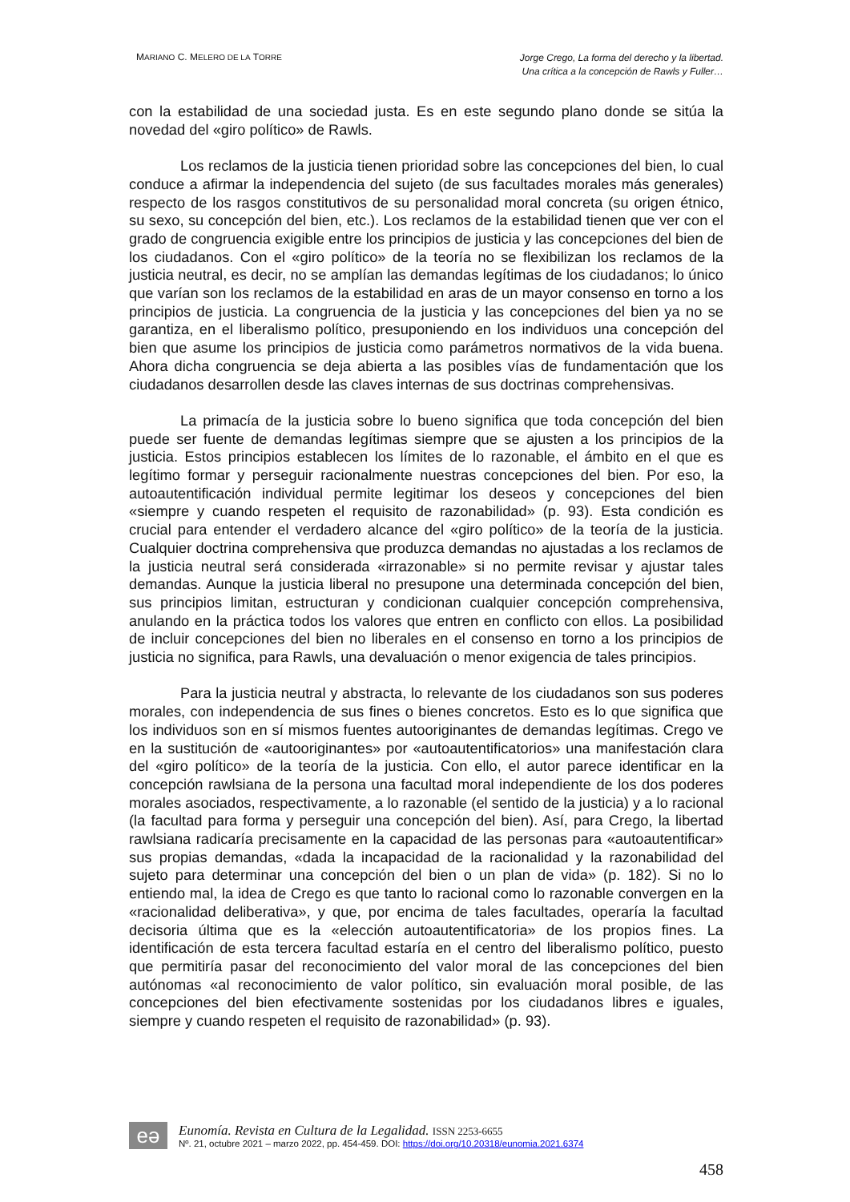MARIANO C. MELERO DE LA TORRE
Jorge Crego, La forma del derecho y la libertad.
Una crítica a la concepción de Rawls y Fuller…
con la estabilidad de una sociedad justa. Es en este segundo plano donde se sitúa la novedad del «giro político» de Rawls.
Los reclamos de la justicia tienen prioridad sobre las concepciones del bien, lo cual conduce a afirmar la independencia del sujeto (de sus facultades morales más generales) respecto de los rasgos constitutivos de su personalidad moral concreta (su origen étnico, su sexo, su concepción del bien, etc.). Los reclamos de la estabilidad tienen que ver con el grado de congruencia exigible entre los principios de justicia y las concepciones del bien de los ciudadanos. Con el «giro político» de la teoría no se flexibilizan los reclamos de la justicia neutral, es decir, no se amplían las demandas legítimas de los ciudadanos; lo único que varían son los reclamos de la estabilidad en aras de un mayor consenso en torno a los principios de justicia. La congruencia de la justicia y las concepciones del bien ya no se garantiza, en el liberalismo político, presuponiendo en los individuos una concepción del bien que asume los principios de justicia como parámetros normativos de la vida buena. Ahora dicha congruencia se deja abierta a las posibles vías de fundamentación que los ciudadanos desarrollen desde las claves internas de sus doctrinas comprehensivas.
La primacía de la justicia sobre lo bueno significa que toda concepción del bien puede ser fuente de demandas legítimas siempre que se ajusten a los principios de la justicia. Estos principios establecen los límites de lo razonable, el ámbito en el que es legítimo formar y perseguir racionalmente nuestras concepciones del bien. Por eso, la autoautentificación individual permite legitimar los deseos y concepciones del bien «siempre y cuando respeten el requisito de razonabilidad» (p. 93). Esta condición es crucial para entender el verdadero alcance del «giro político» de la teoría de la justicia. Cualquier doctrina comprehensiva que produzca demandas no ajustadas a los reclamos de la justicia neutral será considerada «irrazonable» si no permite revisar y ajustar tales demandas. Aunque la justicia liberal no presupone una determinada concepción del bien, sus principios limitan, estructuran y condicionan cualquier concepción comprehensiva, anulando en la práctica todos los valores que entren en conflicto con ellos. La posibilidad de incluir concepciones del bien no liberales en el consenso en torno a los principios de justicia no significa, para Rawls, una devaluación o menor exigencia de tales principios.
Para la justicia neutral y abstracta, lo relevante de los ciudadanos son sus poderes morales, con independencia de sus fines o bienes concretos. Esto es lo que significa que los individuos son en sí mismos fuentes autooriginantes de demandas legítimas. Crego ve en la sustitución de «autooriginantes» por «autoautentificatorios» una manifestación clara del «giro político» de la teoría de la justicia. Con ello, el autor parece identificar en la concepción rawlsiana de la persona una facultad moral independiente de los dos poderes morales asociados, respectivamente, a lo razonable (el sentido de la justicia) y a lo racional (la facultad para forma y perseguir una concepción del bien). Así, para Crego, la libertad rawlsiana radicaría precisamente en la capacidad de las personas para «autoautentificar» sus propias demandas, «dada la incapacidad de la racionalidad y la razonabilidad del sujeto para determinar una concepción del bien o un plan de vida» (p. 182). Si no lo entiendo mal, la idea de Crego es que tanto lo racional como lo razonable convergen en la «racionalidad deliberativa», y que, por encima de tales facultades, operaría la facultad decisoria última que es la «elección autoautentificatoria» de los propios fines. La identificación de esta tercera facultad estaría en el centro del liberalismo político, puesto que permitiría pasar del reconocimiento del valor moral de las concepciones del bien autónomas «al reconocimiento de valor político, sin evaluación moral posible, de las concepciones del bien efectivamente sostenidas por los ciudadanos libres e iguales, siempre y cuando respeten el requisito de razonabilidad» (p. 93).
eə
Eunomía. Revista en Cultura de la Legalidad. ISSN 2253-6655
Nº. 21, octubre 2021 – marzo 2022, pp. 454-459. DOI: https://doi.org/10.20318/eunomia.2021.6374
458